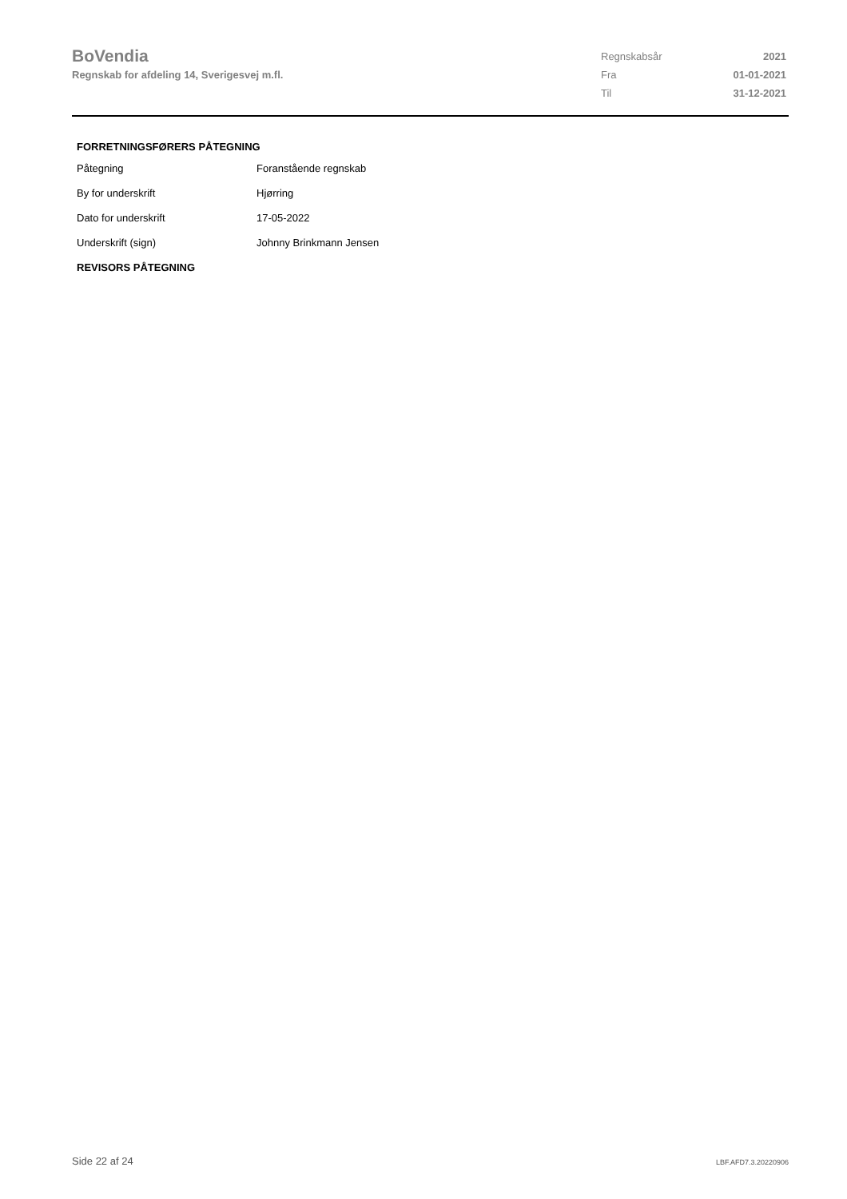BoVendia
Regnskab for afdeling 14, Sverigesvej m.fl.
| Regnskabsår | 2021 |
| Fra | 01-01-2021 |
| Til | 31-12-2021 |
FORRETNINGSFØRERS PÅTEGNING
| Påtegning | Foranstående regnskab |
| By for underskrift | Hjørring |
| Dato for underskrift | 17-05-2022 |
| Underskrift (sign) | Johnny Brinkmann Jensen |
REVISORS PÅTEGNING
Side 22 af 24 LBF.AFD7.3.20220906